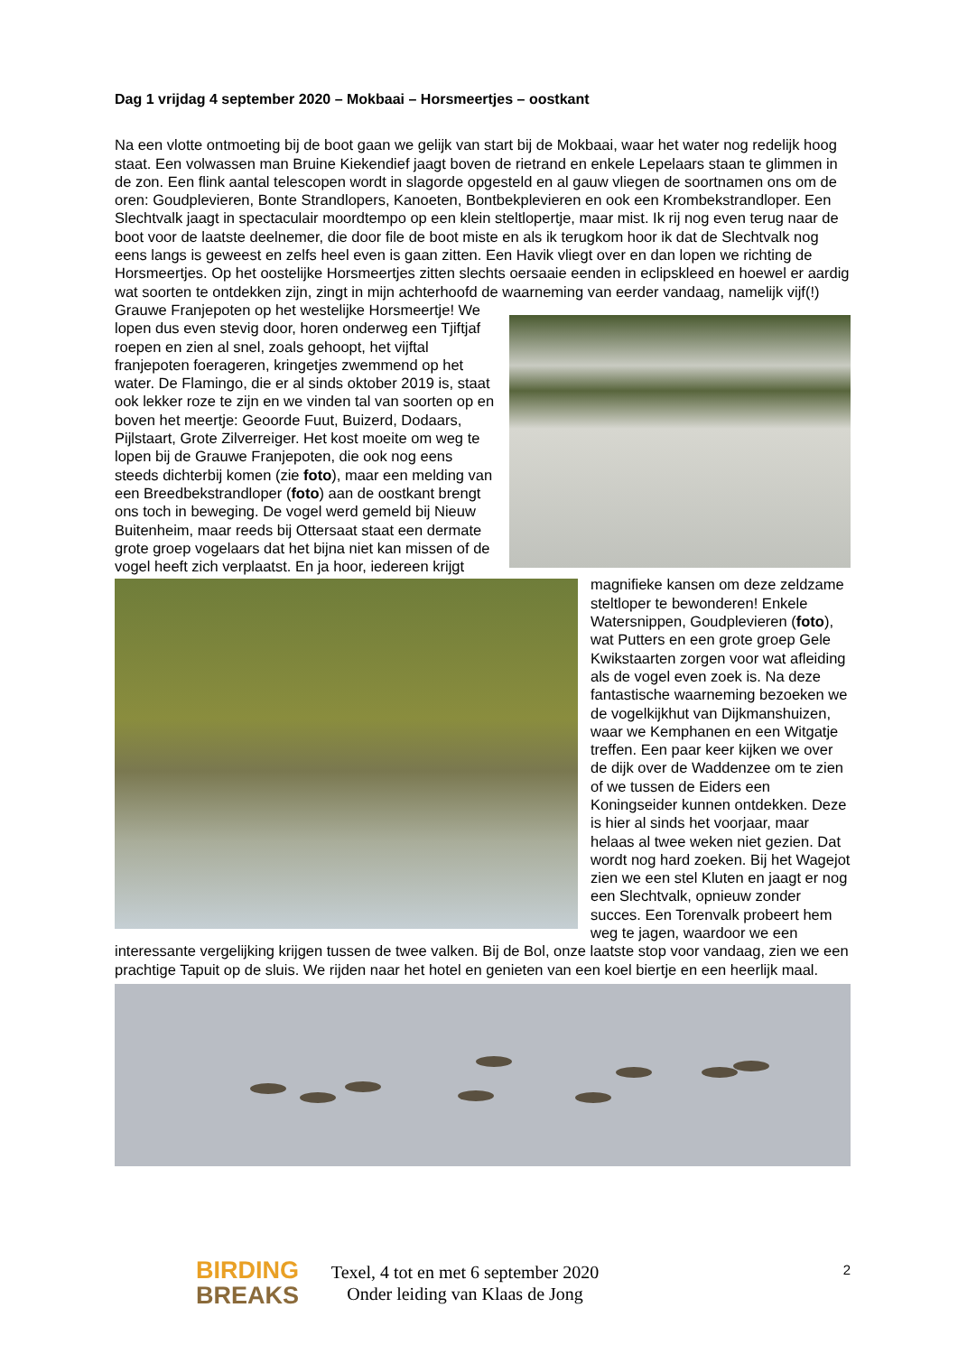Dag 1 vrijdag 4 september 2020 – Mokbaai – Horsmeertjes – oostkant
Na een vlotte ontmoeting bij de boot gaan we gelijk van start bij de Mokbaai, waar het water nog redelijk hoog staat. Een volwassen man Bruine Kiekendief jaagt boven de rietrand en enkele Lepelaars staan te glimmen in de zon. Een flink aantal telescopen wordt in slagorde opgesteld en al gauw vliegen de soortnamen ons om de oren: Goudplevieren, Bonte Strandlopers, Kanoeten, Bontbekplevieren en ook een Krombekstrandloper. Een Slechtvalk jaagt in spectaculair moordtempo op een klein steltlopertje, maar mist. Ik rij nog even terug naar de boot voor de laatste deelnemer, die door file de boot miste en als ik terugkom hoor ik dat de Slechtvalk nog eens langs is geweest en zelfs heel even is gaan zitten. Een Havik vliegt over en dan lopen we richting de Horsmeertjes. Op het oostelijke Horsmeertjes zitten slechts oersaaie eenden in eclipskleed en hoewel er aardig wat soorten te ontdekken zijn, zingt in mijn achterhoofd de waarneming van eerder vandaag, namelijk vijf(!) Grauwe Franjepoten op het westelijke Horsmeertje! We lopen dus even stevig door, horen onderweg een Tjiftjaf roepen en zien al snel, zoals gehoopt, het vijftal franjepoten foerageren, kringetjes zwemmend op het water. De Flamingo, die er al sinds oktober 2019 is, staat ook lekker roze te zijn en we vinden tal van soorten op en boven het meertje: Geoorde Fuut, Buizerd, Dodaars, Pijlstaart, Grote Zilverreiger. Het kost moeite om weg te lopen bij de Grauwe Franjepoten, die ook nog eens steeds dichterbij komen (zie foto), maar een melding van een Breedbekstrandloper (foto) aan de oostkant brengt ons toch in beweging. De vogel werd gemeld bij Nieuw Buitenheim, maar reeds bij Ottersaat staat een dermate grote groep vogelaars dat het bijna niet kan missen of de vogel heeft zich verplaatst. En ja hoor, iedereen krijgt magnifieke kansen om deze zeldzame steltloper te bewonderen! Enkele Watersnippen, Goudplevieren (foto), wat Putters en een grote groep Gele Kwikstaarten zorgen voor wat afleiding als de vogel even zoek is. Na deze fantastische waarneming bezoeken we de vogelkijkhut van Dijkmanshuizen, waar we Kemphanen en een Witgatje treffen. Een paar keer kijken we over de dijk over de Waddenzee om te zien of we tussen de Eiders een Koningseider kunnen ontdekken. Deze is hier al sinds het voorjaar, maar helaas al twee weken niet gezien. Dat wordt nog hard zoeken. Bij het Wagejot zien we een stel Kluten en jaagt er nog een Slechtvalk, opnieuw zonder succes. Een Torenvalk probeert hem weg te jagen, waardoor we een interessante vergelijking krijgen tussen de twee valken. Bij de Bol, onze laatste stop voor vandaag, zien we een prachtige Tapuit op de sluis. We rijden naar het hotel en genieten van een koel biertje en een heerlijk maal.
BIRDING
BREAKS
Texel, 4 tot en met 6 september 2020
Onder leiding van Klaas de Jong
2